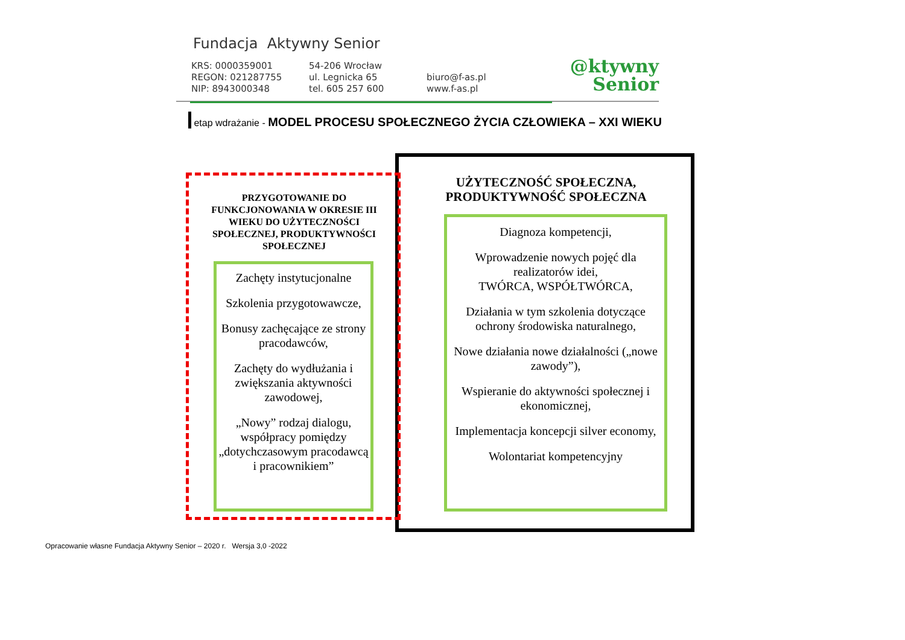Fundacja Aktywny Senior
KRS: 0000359001
REGON: 021287755
NIP: 8943000348
54-206 Wrocław
ul. Legnicka 65
tel. 605 257 600
biuro@f-as.pl
www.f-as.pl
@ktywny
Senior
etap wdrażanie - MODEL PROCESU SPOŁECZNEGO ŻYCIA CZŁOWIEKA – XXI WIEKU
PRZYGOTOWANIE DO FUNKCJONOWANIA W OKRESIE III WIEKU DO UŻYTECZNOŚCI SPOŁECZNEJ, PRODUKTYWNOŚCI SPOŁECZNEJ
Zachęty instytucjonalne
Szkolenia przygotowawcze,
Bonusy zachęcające ze strony pracodawców,
Zachęty do wydłużania i zwiększania aktywności zawodowej,
„Nowy” rodzaj dialogu, współpracy pomiędzy „dotychczasowym pracodawcą i pracownikiem”
UŻYTECZNOŚĆ SPOŁECZNA, PRODUKTYWNOŚĆ SPOŁECZNA
Diagnoza kompetencji,
Wprowadzenie nowych pojęć dla realizatorów idei,
TWÓRCA, WSPÓŁTWÓRCA,
Działania w tym szkolenia dotyczące ochrony środowiska naturalnego,
Nowe działania nowe działalności („nowe zawody”),
Wspieranie do aktywności społecznej i ekonomicznej,
Implementacja koncepcji silver economy,
Wolontariat kompetencyjny
Opracowanie własne Fundacja Aktywny Senior – 2020 r. Wersja 3,0 -2022